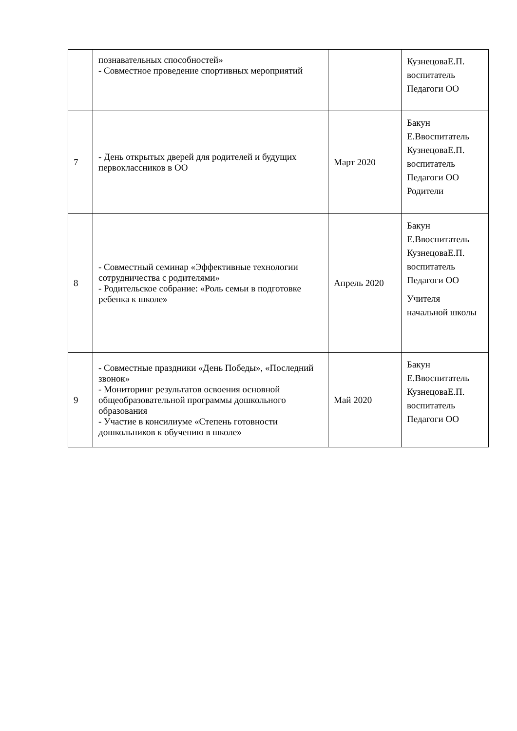| | познавательных способностей» - Совместное проведение спортивных мероприятий | | КузнецоваЕ.П. воспитатель Педагоги ОО |
| 7 | - День открытых дверей для родителей и будущих первоклассников в ОО | Март 2020 | Бакун Е.Ввоспитатель КузнецоваЕ.П. воспитатель Педагоги ОО Родители |
| 8 | - Совместный семинар «Эффективные технологии сотрудничества с родителями» - Родительское собрание: «Роль семьи в подготовке ребенка к школе» | Апрель 2020 | Бакун Е.Ввоспитатель КузнецоваЕ.П. воспитатель Педагоги ОО Учителя начальной школы |
| 9 | - Совместные праздники «День Победы», «Последний звонок» - Мониторинг результатов освоения основной общеобразовательной программы дошкольного образования - Участие в консилиуме «Степень готовности дошкольников к обучению в школе» | Май 2020 | Бакун Е.Ввоспитатель КузнецоваЕ.П. воспитатель Педагоги ОО |